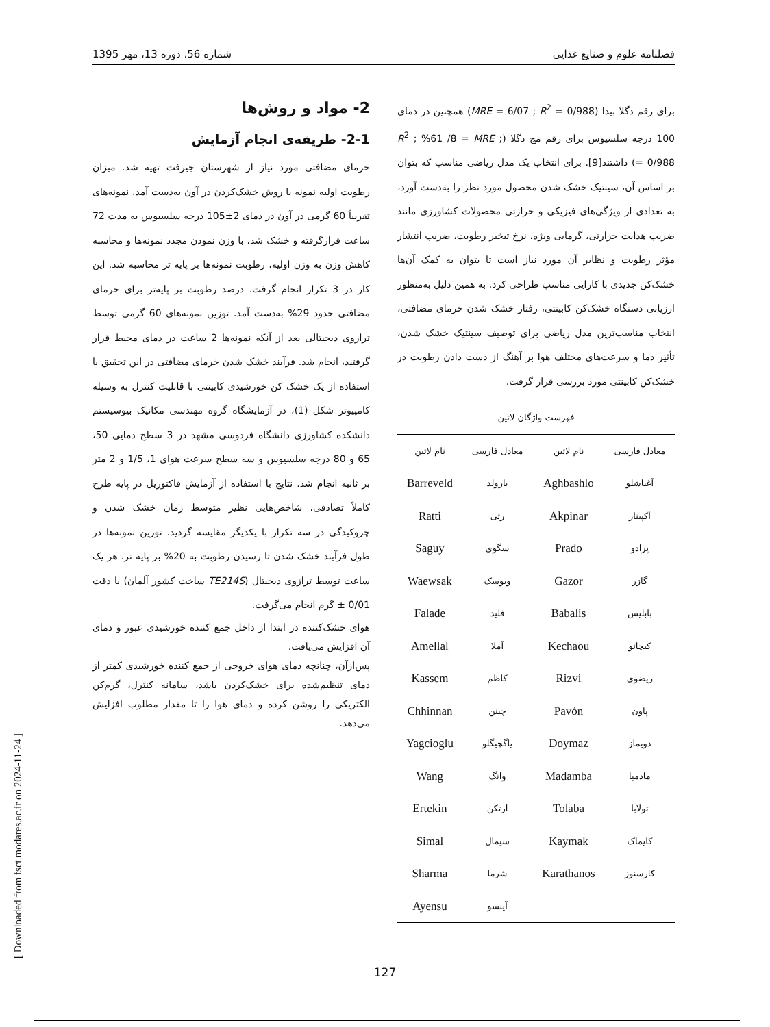فصلنامه علوم و صنایع غذایی شماره 56، دوره 13، مهر 1395
برای رقم دگلا بیدا (MRE = 6/07 ; R<sup>2</sup> = 0/988) همچنین در دمای 100 درجه سلسیوس برای رقم مج دگلا (R<sup>2</sup> ; %61 /8 = MRE ; 0/988 =) داشتند[9]. برای انتخاب یک مدل ریاضی مناسب که بتوان بر اساس آن، سینتیک خشک شدن محصول مورد نظر را به‌دست آورد، به تعدادی از ویژگی‌های فیزیکی و حرارتی محصولات کشاورزی مانند ضریب هدایت حرارتی، گرمایی ویژه، نرخ تبخیر رطوبت، ضریب انتشار مؤثر رطوبت و نظایر آن مورد نیاز است تا بتوان به کمک آن‌ها خشک‌کن جدیدی با کارایی مناسب طراحی کرد. به همین دلیل به‌منظور ارزیابی دستگاه خشک‌کن کابینتی، رفتار خشک شدن خرمای مضافتی، انتخاب مناسب‌ترین مدل ریاضی برای توصیف سینتیک خشک شدن، تأثیر دما و سرعت‌های مختلف هوا بر آهنگ از دست دادن رطوبت در خشک‌کن کابینتی مورد بررسی قرار گرفت.
| فهرست واژگان لاتین | | | |
| --- | --- | --- | --- |
| معادل فارسی | نام لاتین | معادل فارسی | نام لاتین |
| آغباشلو | Aghbashlo | بارولد | Barreveld |
| آکپینار | Akpinar | رتی | Ratti |
| پرادو | Prado | سگوی | Saguy |
| گازر | Gazor | ویوسک | Waewsak |
| بابلیس | Babalis | فلید | Falade |
| کیچائو | Kechaou | آملا | Amellal |
| ریضوی | Rizvi | کاظم | Kassem |
| پاون | Pavón | چینن | Chhinnan |
| دویماز | Doymaz | یاگچیگلو | Yagcioglu |
| مادمبا | Madamba | وانگ | Wang |
| تولابا | Tolaba | ارتکن | Ertekin |
| کایماک | Kaymak | سیمال | Simal |
| کارسنوز | Karathanos | شرما | Sharma |
| | | آینسو | Ayensu |
2- مواد و روش‌ها
2-1- طریقه‌ی انجام آزمایش
خرمای مضافتی مورد نیاز از شهرستان جیرفت تهیه شد. میزان رطوبت اولیه نمونه با روش خشک‌کردن در آون به‌دست آمد. نمونه‌های تقریباً 60 گرمی در آون در دمای 2±105 درجه سلسیوس به مدت 72 ساعت قرارگرفته و خشک شد، با وزن نمودن مجدد نمونه‌ها و محاسبه کاهش وزن به وزن اولیه، رطوبت نمونه‌ها بر پایه تر محاسبه شد. این کار در 3 تکرار انجام گرفت. درصد رطوبت بر پایه‌تر برای خرمای مضافتی حدود 29% به‌دست آمد. توزین نمونه‌های 60 گرمی توسط ترازوی دیجیتالی بعد از آنکه نمونه‌ها 2 ساعت در دمای محیط قرار گرفتند، انجام شد. فرآیند خشک شدن خرمای مضافتی در این تحقیق با استفاده از یک خشک کن خورشیدی کابینتی با قابلیت کنترل به وسیله کامپیوتر شکل (1)، در آزمایشگاه گروه مهندسی مکانیک بیوسیستم دانشکده کشاورزی دانشگاه فردوسی مشهد در 3 سطح دمایی 50، 65 و 80 درجه سلسیوس و سه سطح سرعت هوای 1، 1/5 و 2 متر بر ثانیه انجام شد. نتایج با استفاده از آزمایش فاکتوریل در پایه طرح کاملاً تصادفی، شاخص‌هایی نظیر متوسط زمان خشک شدن و چروکیدگی در سه تکرار با یکدیگر مقایسه گردید. توزین نمونه‌ها در طول فرآیند خشک شدن تا رسیدن رطوبت به 20% بر پایه تر، هر یک ساعت توسط ترازوی دیجیتال (TE214S ساخت کشور آلمان) با دقت 0/01 ± گرم انجام می‌گرفت.
هوای خشک‌کننده در ابتدا از داخل جمع کننده خورشیدی عبور و دمای آن افزایش می‌یافت.
پس‌ازآن، چنانچه دمای هوای خروجی از جمع کننده خورشیدی کمتر از دمای تنظیم‌شده برای خشک‌کردن باشد، سامانه کنترل، گرم‌کن الکتریکی را روشن کرده و دمای هوا را تا مقدار مطلوب افزایش می‌دهد.
[ Downloaded from fsct.modares.ac.ir on 2024-11-24 ]
127